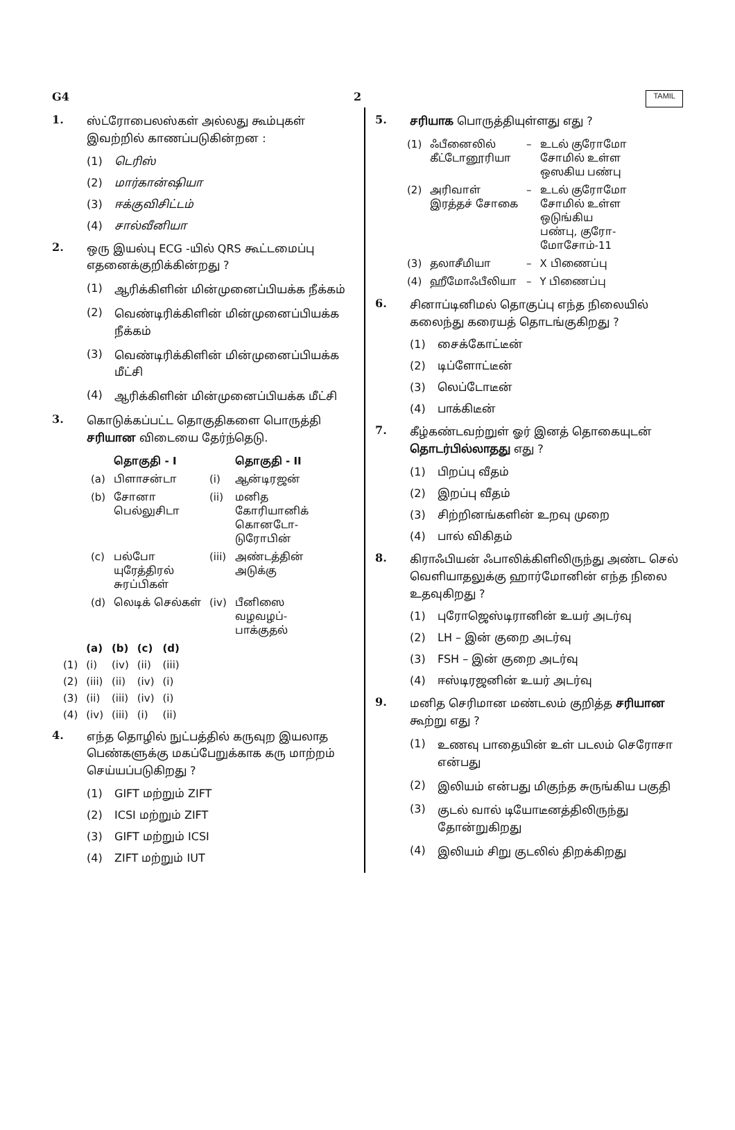G4 2 TAMIL
1.
ஸ்ட்ரோபைலஸ்கள் அல்லது கூம்புகள் இவற்றில் காணப்படுகின்றன :
(1) டெரிஸ்
(2) மார்கான்ஷியா
(3) ஈக்குவிசிட்டம்
(4) சால்வீனியா
2.
ஒரு இயல்பு ECG -யில் QRS கூட்டமைப்பு எதனைக்குறிக்கின்றது ?
(1)
ஆரிக்கிளின் மின்முனைப்பியக்க நீக்கம்
(2)
வெண்டிரிக்கிளின் மின்முனைப்பியக்க நீக்கம்
(3)
வெண்டிரிக்கிளின் மின்முனைப்பியக்க மீட்சி
(4)
ஆரிக்கிளின் மின்முனைப்பியக்க மீட்சி
3.
கொடுக்கப்பட்ட தொகுதிகளை பொருத்தி சரியான விடையை தேர்ந்தெடு.
| | தொகுதி - I | | தொகுதி - II |
| --- | --- | --- | --- |
| (a) | பிளாசன்டா | (i) | ஆன்டிரஜன் |
| (b) | சோனா பெல்லுசிடா | (ii) | மனித கோரியானிக் கொனடோ- டுரோபின் |
| (c) | பல்போ யுரேத்திரல் சுரப்பிகள் | (iii) | அண்டத்தின் அடுக்கு |
| (d) | லெடிக் செல்கள் | (iv) | பீனிஸை வழவழப்- பாக்குதல் |
| | (a) | (b) | (c) | (d) |
| --- | --- | --- | --- | --- |
| (1) | (i) | (iv) | (ii) | (iii) |
| (2) | (iii) | (ii) | (iv) | (i) |
| (3) | (ii) | (iii) | (iv) | (i) |
| (4) | (iv) | (iii) | (i) | (ii) |
4.
எந்த தொழில் நுட்பத்தில் கருவுற இயலாத பெண்களுக்கு மகப்பேறுக்காக கரு மாற்றம் செய்யப்படுகிறது ?
(1) GIFT மற்றும் ZIFT
(2) ICSI மற்றும் ZIFT
(3) GIFT மற்றும் ICSI
(4) ZIFT மற்றும் IUT
5.
சரியாக பொருத்தியுள்ளது எது ?
| (1) | ஃபீனைலில் கீட்டோனூரியா | – | உடல் குரோமோ சோமில் உள்ள ஒஸகிய பண்பு |
| (2) | அரிவாள் இரத்தச் சோகை | – | உடல் குரோமோ சோமில் உள்ள ஒடுங்கிய பண்பு, குரோ- மோசோம்-11 |
| (3) | தலாசீமியா | – | X பிணைப்பு |
| (4) | ஹீமோஃபீலியா | – | Y பிணைப்பு |
6.
சினாப்டினிமல் தொகுப்பு எந்த நிலையில் கலைந்து கரையத் தொடங்குகிறது ?
(1) சைக்கோட்டீன்
(2) டிப்ளோட்டீன்
(3) லெப்டோடீன்
(4) பாக்கிடீன்
7.
கீழ்கண்டவற்றுள் ஓர் இனத் தொகையுடன் தொடர்பில்லாதது எது ?
(1) பிறப்பு வீதம்
(2) இறப்பு வீதம்
(3) சிற்றினங்களின் உறவு முறை
(4) பால் விகிதம்
8.
கிராஃபியன் ஃபாலிக்கிளிலிருந்து அண்ட செல் வெளியாதலுக்கு ஹார்மோனின் எந்த நிலை உதவுகிறது ?
(1) புரோஜெஸ்டிரானின் உயர் அடர்வு
(2) LH – இன் குறை அடர்வு
(3) FSH – இன் குறை அடர்வு
(4) ஈஸ்டிரஜனின் உயர் அடர்வு
9.
மனித செரிமான மண்டலம் குறித்த சரியான கூற்று எது ?
(1)
உணவு பாதையின் உள் படலம் செரோசா என்பது
(2)
இலியம் என்பது மிகுந்த சுருங்கிய பகுதி
(3)
குடல் வால் டியோடீனத்திலிருந்து தோன்றுகிறது
(4)
இலியம் சிறு குடலில் திறக்கிறது